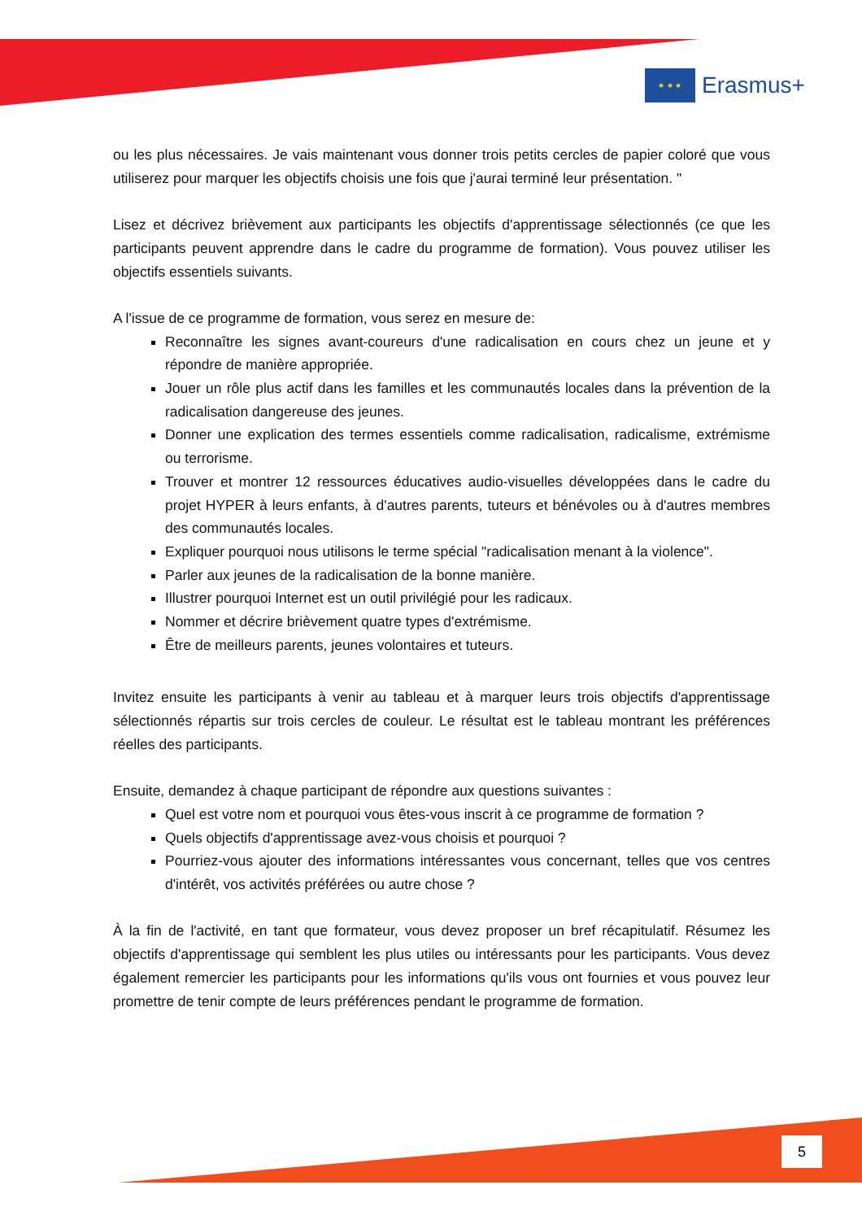★ ★ ★
Erasmus+
ou les plus nécessaires. Je vais maintenant vous donner trois petits cercles de papier coloré que vous utiliserez pour marquer les objectifs choisis une fois que j'aurai terminé leur présentation. "
Lisez et décrivez brièvement aux participants les objectifs d'apprentissage sélectionnés (ce que les participants peuvent apprendre dans le cadre du programme de formation). Vous pouvez utiliser les objectifs essentiels suivants.
A l'issue de ce programme de formation, vous serez en mesure de:
Reconnaître les signes avant-coureurs d'une radicalisation en cours chez un jeune et y répondre de manière appropriée.
Jouer un rôle plus actif dans les familles et les communautés locales dans la prévention de la radicalisation dangereuse des jeunes.
Donner une explication des termes essentiels comme radicalisation, radicalisme, extrémisme ou terrorisme.
Trouver et montrer 12 ressources éducatives audio-visuelles développées dans le cadre du projet HYPER à leurs enfants, à d'autres parents, tuteurs et bénévoles ou à d'autres membres des communautés locales.
Expliquer pourquoi nous utilisons le terme spécial "radicalisation menant à la violence".
Parler aux jeunes de la radicalisation de la bonne manière.
Illustrer pourquoi Internet est un outil privilégié pour les radicaux.
Nommer et décrire brièvement quatre types d'extrémisme.
Être de meilleurs parents, jeunes volontaires et tuteurs.
Invitez ensuite les participants à venir au tableau et à marquer leurs trois objectifs d'apprentissage sélectionnés répartis sur trois cercles de couleur. Le résultat est le tableau montrant les préférences réelles des participants.
Ensuite, demandez à chaque participant de répondre aux questions suivantes :
Quel est votre nom et pourquoi vous êtes-vous inscrit à ce programme de formation ?
Quels objectifs d'apprentissage avez-vous choisis et pourquoi ?
Pourriez-vous ajouter des informations intéressantes vous concernant, telles que vos centres d'intérêt, vos activités préférées ou autre chose ?
À la fin de l'activité, en tant que formateur, vous devez proposer un bref récapitulatif. Résumez les objectifs d'apprentissage qui semblent les plus utiles ou intéressants pour les participants. Vous devez également remercier les participants pour les informations qu'ils vous ont fournies et vous pouvez leur promettre de tenir compte de leurs préférences pendant le programme de formation.
5